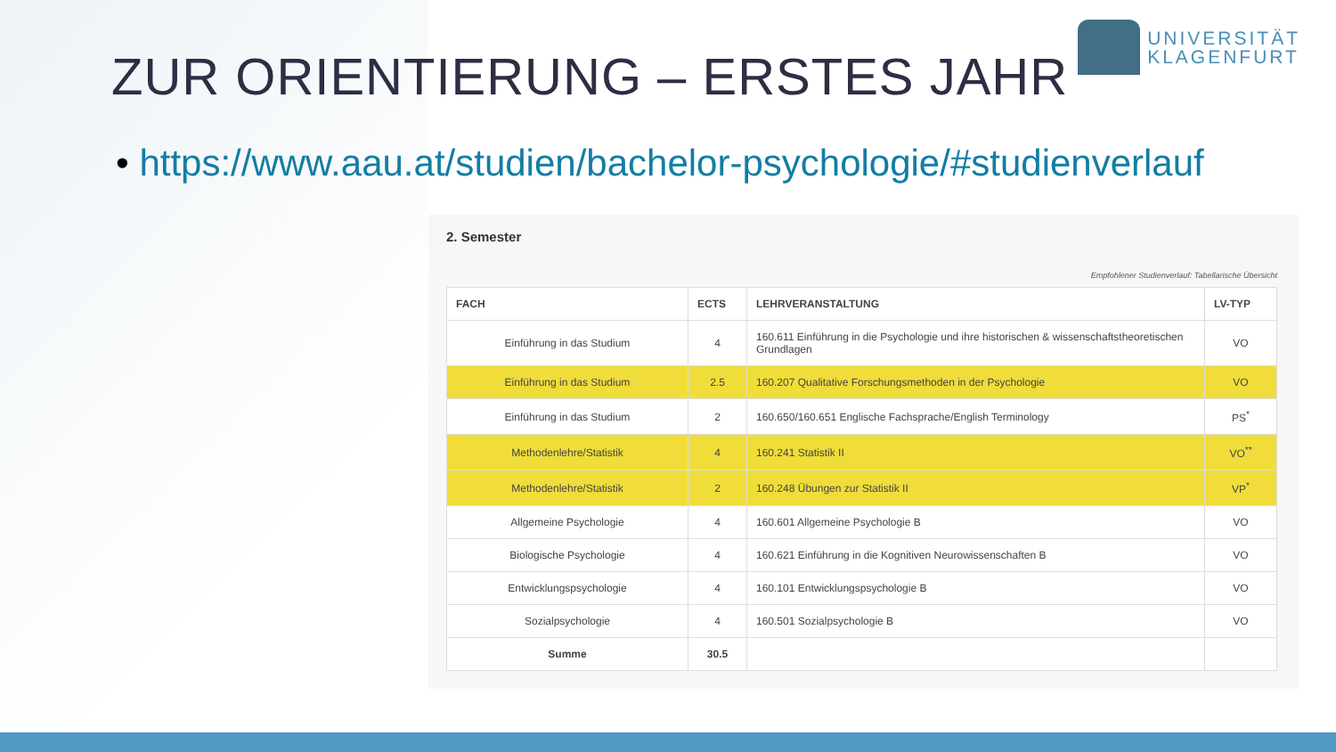UNIVERSITÄT
KLAGENFURT
ZUR ORIENTIERUNG – ERSTES JAHR
• https://www.aau.at/studien/bachelor-psychologie/#studienverlauf
2. Semester
Empfohlener Studienverlauf: Tabellarische Übersicht
| FACH | ECTS | LEHRVERANSTALTUNG | LV-TYP |
| --- | --- | --- | --- |
| Einführung in das Studium | 4 | 160.611 Einführung in die Psychologie und ihre historischen & wissenschaftstheoretischen Grundlagen | VO |
| Einführung in das Studium | 2.5 | 160.207 Qualitative Forschungsmethoden in der Psychologie | VO |
| Einführung in das Studium | 2 | 160.650/160.651 Englische Fachsprache/English Terminology | PS<sup>*</sup> |
| Methodenlehre/Statistik | 4 | 160.241 Statistik II | VO<sup>**</sup> |
| Methodenlehre/Statistik | 2 | 160.248 Übungen zur Statistik II | VP<sup>*</sup> |
| Allgemeine Psychologie | 4 | 160.601 Allgemeine Psychologie B | VO |
| Biologische Psychologie | 4 | 160.621 Einführung in die Kognitiven Neurowissenschaften B | VO |
| Entwicklungspsychologie | 4 | 160.101 Entwicklungspsychologie B | VO |
| Sozialpsychologie | 4 | 160.501 Sozialpsychologie B | VO |
| Summe | 30.5 | | |